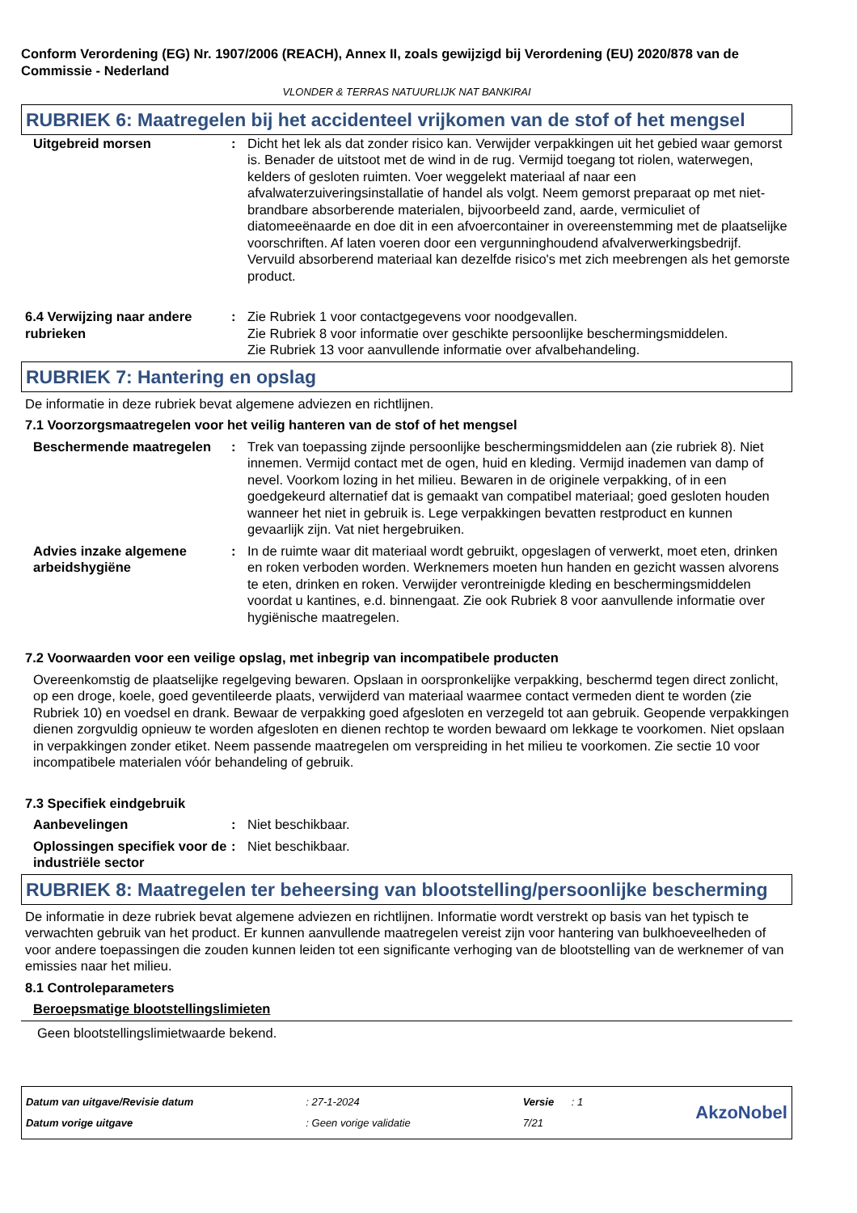Conform Verordening (EG) Nr. 1907/2006 (REACH), Annex II, zoals gewijzigd bij Verordening (EU) 2020/878 van de Commissie - Nederland
VLONDER & TERRAS NATUURLIJK NAT BANKIRAI
RUBRIEK 6: Maatregelen bij het accidenteel vrijkomen van de stof of het mengsel
Uitgebreid morsen : Dicht het lek als dat zonder risico kan. Verwijder verpakkingen uit het gebied waar gemorst is. Benader de uitstoot met de wind in de rug. Vermijd toegang tot riolen, waterwegen, kelders of gesloten ruimten. Voer weggelekt materiaal af naar een afvalwaterzuiveringsinstallatie of handel als volgt. Neem gemorst preparaat op met niet-brandbare absorberende materialen, bijvoorbeeld zand, aarde, vermiculiet of diatomeeënaarde en doe dit in een afvoercontainer in overeenstemming met de plaatselijke voorschriften. Af laten voeren door een vergunninghoudend afvalverwerkingsbedrijf. Vervuild absorberend materiaal kan dezelfde risico's met zich meebrengen als het gemorste product.
6.4 Verwijzing naar andere rubrieken
: Zie Rubriek 1 voor contactgegevens voor noodgevallen.
Zie Rubriek 8 voor informatie over geschikte persoonlijke beschermingsmiddelen.
Zie Rubriek 13 voor aanvullende informatie over afvalbehandeling.
RUBRIEK 7: Hantering en opslag
De informatie in deze rubriek bevat algemene adviezen en richtlijnen.
7.1 Voorzorgsmaatregelen voor het veilig hanteren van de stof of het mengsel
Beschermende maatregelen : Trek van toepassing zijnde persoonlijke beschermingsmiddelen aan (zie rubriek 8). Niet innemen. Vermijd contact met de ogen, huid en kleding. Vermijd inademen van damp of nevel. Voorkom lozing in het milieu. Bewaren in de originele verpakking, of in een goedgekeurd alternatief dat is gemaakt van compatibel materiaal; goed gesloten houden wanneer het niet in gebruik is. Lege verpakkingen bevatten restproduct en kunnen gevaarlijk zijn. Vat niet hergebruiken.
Advies inzake algemene arbeidshygiëne
: In de ruimte waar dit materiaal wordt gebruikt, opgeslagen of verwerkt, moet eten, drinken en roken verboden worden. Werknemers moeten hun handen en gezicht wassen alvorens te eten, drinken en roken. Verwijder verontreinigde kleding en beschermingsmiddelen voordat u kantines, e.d. binnengaat. Zie ook Rubriek 8 voor aanvullende informatie over hygiënische maatregelen.
7.2 Voorwaarden voor een veilige opslag, met inbegrip van incompatibele producten
Overeenkomstig de plaatselijke regelgeving bewaren. Opslaan in oorspronkelijke verpakking, beschermd tegen direct zonlicht, op een droge, koele, goed geventileerde plaats, verwijderd van materiaal waarmee contact vermeden dient te worden (zie Rubriek 10) en voedsel en drank. Bewaar de verpakking goed afgesloten en verzegeld tot aan gebruik. Geopende verpakkingen dienen zorgvuldig opnieuw te worden afgesloten en dienen rechtop te worden bewaard om lekkage te voorkomen. Niet opslaan in verpakkingen zonder etiket. Neem passende maatregelen om verspreiding in het milieu te voorkomen. Zie sectie 10 voor incompatibele materialen vóór behandeling of gebruik.
7.3 Specifiek eindgebruik
Aanbevelingen : Niet beschikbaar.
Oplossingen specifiek voor de industriële sector
: Niet beschikbaar.
RUBRIEK 8: Maatregelen ter beheersing van blootstelling/persoonlijke bescherming
De informatie in deze rubriek bevat algemene adviezen en richtlijnen. Informatie wordt verstrekt op basis van het typisch te verwachten gebruik van het product. Er kunnen aanvullende maatregelen vereist zijn voor hantering van bulkhoeveelheden of voor andere toepassingen die zouden kunnen leiden tot een significante verhoging van de blootstelling van de werknemer of van emissies naar het milieu.
8.1 Controleparameters
Beroepsmatige blootstellingslimieten
Geen blootstellingslimietwaarde bekend.
Datum van uitgave/Revisie datum
Datum vorige uitgave
: 27-1-2024
: Geen vorige validatie
Versie : 1
7/21
AkzoNobel